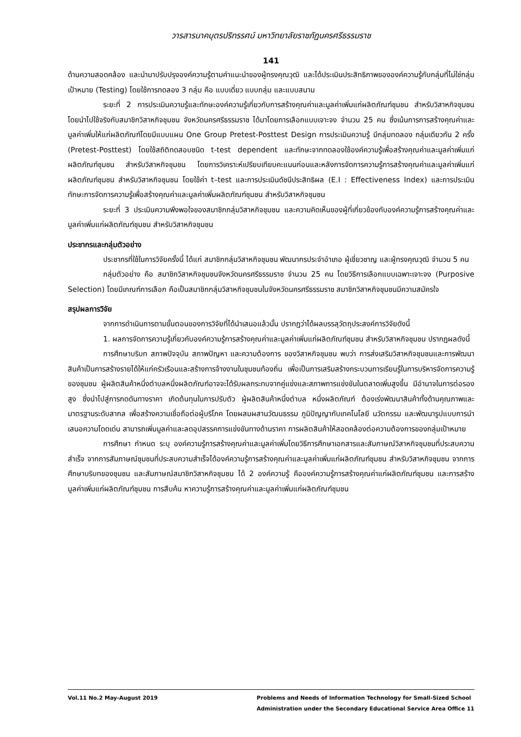วารสารนาคบุตรปริทรรศน์ มหาวิทยาลัยราชภัฏนครศรีธรรมราช
141
ด้านความสอดคล้อง และนำมาปรับปรุงองค์ความรู้ตามคำแนะนำของผู้ทรงคุณวุฒิ และได้ประเมินประสิทธิภาพขององค์ความรู้กับกลุ่มที่ไม่ใช่กลุ่มเป้าหมาย (Testing) โดยใช้การทดลอง 3 กลุ่ม คือ แบบเดี่ยว แบบกลุ่ม และแบบสนาม
ระยะที่ 2 การประเมินความรู้และทักษะองค์ความรู้เกี่ยวกับการสร้างคุณค่าและมูลค่าเพิ่มแก่ผลิตภัณฑ์ชุมชน สำหรับวิสาหกิจชุมชน โดยนำไปใช้จริงกับสมาชิกวิสาหกิจชุมชน จังหวัดนครศรีธรรมราช ได้มาโดยการเลือกแบบเจาะจง จำนวน 25 คน ซึ่งเน้นการการสร้างคุณค่าและมูลค่าเพิ่มให้แก่ผลิตภัณฑ์โดยมีแบบแผน One Group Pretest-Posttest Design การประเมินความรู้ มีกลุ่มทดลอง กลุ่มเดียวกัน 2 ครั้ง (Pretest-Posttest) โดยใช้สถิติทดสอบชนิด t-test dependent และทักษะจากทดลองใช้องค์ความรู้เพื่อสร้างคุณค่าและมูลค่าเพิ่มแก่ผลิตภัณฑ์ชุมชน สำหรับวิสาหกิจชุมชน โดยการวิเคราะห์เปรียบเทียบคะแนนก่อนและหลังการจัดการความรู้การสร้างคุณค่าและมูลค่าเพิ่มแก่ผลิตภัณฑ์ชุมชน สำหรับวิสาหกิจชุมชน โดยใช้ค่า t–test และการประเมินดัชนีประสิทธิผล (E.I : Effectiveness Index) และการประเมินทักษะการจัดการความรู้เพื่อสร้างคุณค่าและมูลค่าเพิ่มผลิตภัณฑ์ชุมชน สำหรับวิสาหกิจชุมชน
ระยะที่ 3 ประเมินความพึงพอใจของสมาชิกกลุ่มวิสาหกิจชุมชน และความคิดเห็นของผู้ที่เกี่ยวข้องกับองค์ความรู้การสร้างคุณค่าและมูลค่าเพิ่มแก่ผลิตภัณฑ์ชุมชน สำหรับวิสาหกิจชุมชน
ประชากรและกลุ่มตัวอย่าง
ประชากรที่ใช้ในการวิจัยครั้งนี้ ได้แก่ สมาชิกกลุ่มวิสาหกิจชุมชน พัฒนากรประจำอำเภอ ผู้เชี่ยวชาญ และผู้ทรงคุณวุฒิ จำนวน 5 คน
กลุ่มตัวอย่าง คือ สมาชิกวิสาหกิจชุมชนจังหวัดนครศรีธรรมราช จำนวน 25 คน โดยวิธีการเลือกแบบเฉพาะเจาะจง (Purposive Selection) โดยมีเกณฑ์การเลือก คือเป็นสมาชิกกลุ่มวิสาหกิจชุมชนในจังหวัดนครศรีธรรมราช สมาชิกวิสาหกิจชุมชนมีความสมัครใจ
สรุปผลการวิจัย
จากการดำเนินการตามขั้นตอนของการวิจัยที่ได้นำเสนอแล้วนั้น ปรากฏว่าได้ผลบรรลุวัตถุประสงค์การวิจัยดังนี้
1. ผลการจัดการความรู้เกี่ยวกับองค์ความรู้การสร้างคุณค่าและมูลค่าเพิ่มแก่ผลิตภัณฑ์ชุมชน สำหรับวิสาหกิจชุมชน ปรากฏผลดังนี้
การศึกษาบริบท สภาพปัจจุบัน สภาพปัญหา และความต้องการ ของวิสาหกิจชุมชน พบว่า การส่งเสริมวิสาหกิจชุมชนและการพัฒนาสินค้าเป็นการสร้างรายได้ให้แก่ครัวเรือนและสร้างการจ้างงานในชุมชนท้องถิ่น เพื่อเป็นการเสริมสร้างกระบวนการเรียนรู้ในการบริหารจัดการความรู้ของชุมชน ผู้ผลิตสินค้าหนึ่งตำบลหนึ่งผลิตภัณฑ์อาจจะได้รับผลกระทบจากคู่แข่งและสภาพการแข่งขันในตลาดเพิ่มสูงขึ้น มีอำนาจในการต่อรองสูง ซึ่งนำไปสู่การกดดันทางราคา เกิดต้นทุนในการปรับตัว ผู้ผลิตสินค้าหนึ่งตำบล หนึ่งผลิตภัณฑ์ ต้องเร่งพัฒนาสินค้าทั้งด้านคุณภาพและมาตรฐานระดับสากล เพื่อสร้างความเชื่อถือต่อผู้บริโภค โดยผสมผสานวัฒนธรรม ภูมิปัญญากับเทคโนโลยี นวัตกรรม และพัฒนารูปแบบการนำเสนอความโดดเด่น สามารถเพิ่มมูลค่าและลดอุปสรรคการแข่งขันทางด้านราคา การผลิตสินค้าให้สอดคล้องต่อความต้องการของกลุ่มเป้าหมาย
การศึกษา กำหนด ระบุ องค์ความรู้การสร้างคุณค่าและมูลค่าเพิ่มโดยวิธีการศึกษาเอกสารและสัมภาษณ์วิสาหกิจชุมชนที่ประสบความสำเร็จ จากการสัมภาษณ์ชุมชนที่ประสบความสำเร็จได้องค์ความรู้การสร้างคุณค่าและมูลค่าเพิ่มแก่ผลิตภัณฑ์ชุมชน สำหรับวิสาหกิจชุมชน จากการศึกษาบริบทของชุมชน และสัมภาษณ์สมาชิกวิสาหกิจชุมชน ได้ 2 องค์ความรู้ คือองค์ความรู้การสร้างคุณค่าแก่ผลิตภัณฑ์ชุมชน และการสร้างมูลค่าเพิ่มแก่ผลิตภัณฑ์ชุมชน การสืบค้น หาความรู้การสร้างคุณค่าและมูลค่าเพิ่มแก่ผลิตภัณฑ์ชุมชน
Vol.11 No.2 May-August 2019 Problems and Needs of Information Technology for Small-Sized School
Administration under the Secondary Educational Service Area Office 11